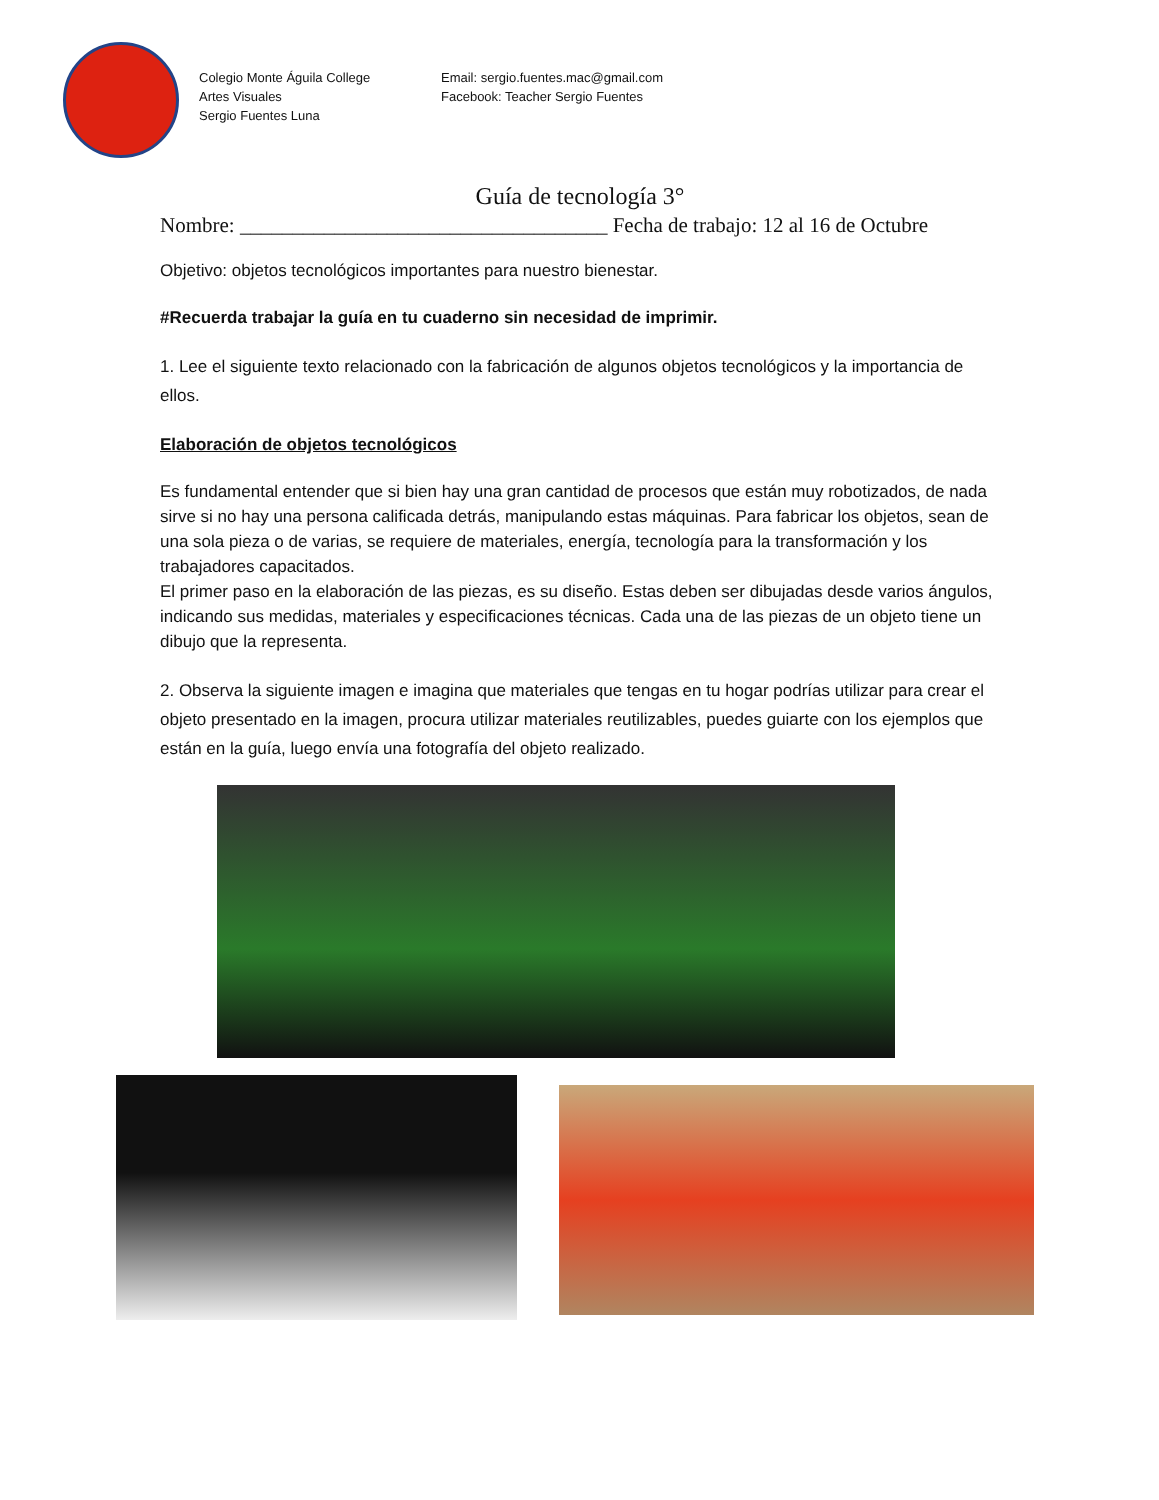Colegio Monte Águila College
Artes Visuales
Sergio Fuentes Luna
Email: sergio.fuentes.mac@gmail.com
Facebook: Teacher Sergio Fuentes
Guía de tecnología 3°
Nombre: ___________________________________ Fecha de trabajo: 12 al 16 de Octubre
Objetivo: objetos tecnológicos importantes para nuestro bienestar.
#Recuerda trabajar la guía en tu cuaderno sin necesidad de imprimir.
1. Lee el siguiente texto relacionado con la fabricación de algunos objetos tecnológicos y la importancia de ellos.
Elaboración de objetos tecnológicos
Es fundamental entender que si bien hay una gran cantidad de procesos que están muy robotizados, de nada sirve si no hay una persona calificada detrás, manipulando estas máquinas. Para fabricar los objetos, sean de una sola pieza o de varias, se requiere de materiales, energía, tecnología para la transformación y los trabajadores capacitados.
El primer paso en la elaboración de las piezas, es su diseño. Estas deben ser dibujadas desde varios ángulos, indicando sus medidas, materiales y especificaciones técnicas. Cada una de las piezas de un objeto tiene un dibujo que la representa.
2. Observa la siguiente imagen e imagina que materiales que tengas en tu hogar podrías utilizar para crear el objeto presentado en la imagen, procura utilizar materiales reutilizables, puedes guiarte con los ejemplos que están en la guía, luego envía una fotografía del objeto realizado.